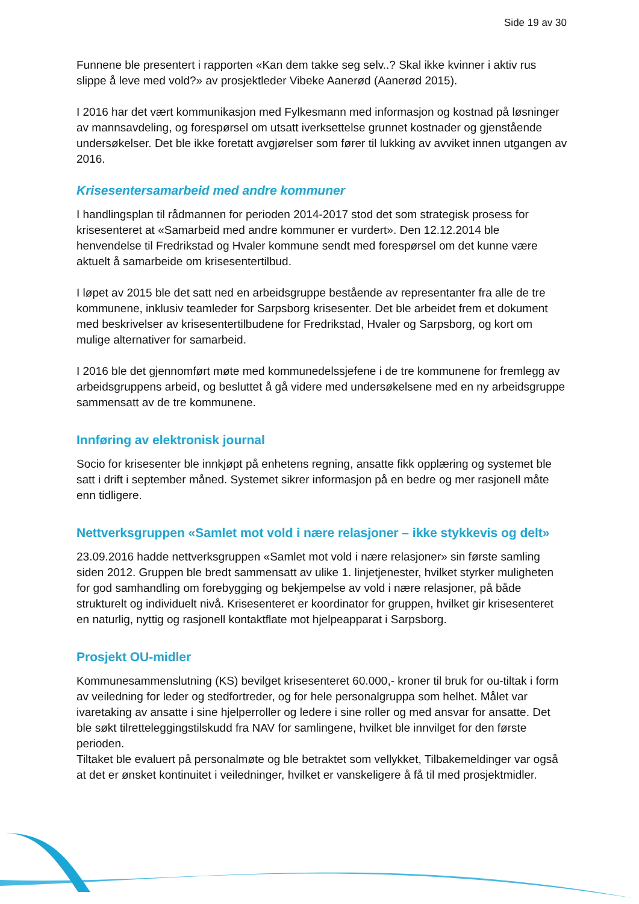Side 19 av 30
Funnene ble presentert i rapporten «Kan dem takke seg selv..? Skal ikke kvinner i aktiv rus slippe å leve med vold?» av prosjektleder Vibeke Aanerød (Aanerød 2015).
I 2016 har det vært kommunikasjon med Fylkesmann med informasjon og kostnad på løsninger av mannsavdeling, og forespørsel om utsatt iverksettelse grunnet kostnader og gjenstående undersøkelser. Det ble ikke foretatt avgjørelser som fører til lukking av avviket innen utgangen av 2016.
Krisesentersamarbeid med andre kommuner
I handlingsplan til rådmannen for perioden 2014-2017 stod det som strategisk prosess for krisesenteret at «Samarbeid med andre kommuner er vurdert». Den 12.12.2014 ble henvendelse til Fredrikstad og Hvaler kommune sendt med forespørsel om det kunne være aktuelt å samarbeide om krisesentertilbud.
I løpet av 2015 ble det satt ned en arbeidsgruppe bestående av representanter fra alle de tre kommunene, inklusiv teamleder for Sarpsborg krisesenter. Det ble arbeidet frem et dokument med beskrivelser av krisesentertilbudene for Fredrikstad, Hvaler og Sarpsborg, og kort om mulige alternativer for samarbeid.
I 2016 ble det gjennomført møte med kommunedelssjefene i de tre kommunene for fremlegg av arbeidsgruppens arbeid, og besluttet å gå videre med undersøkelsene med en ny arbeidsgruppe sammensatt av de tre kommunene.
Innføring av elektronisk journal
Socio for krisesenter ble innkjøpt på enhetens regning, ansatte fikk opplæring og systemet ble satt i drift i september måned. Systemet sikrer informasjon på en bedre og mer rasjonell måte enn tidligere.
Nettverksgruppen «Samlet mot vold i nære relasjoner – ikke stykkevis og delt»
23.09.2016 hadde nettverksgruppen «Samlet mot vold i nære relasjoner» sin første samling siden 2012. Gruppen ble bredt sammensatt av ulike 1. linjetjenester, hvilket styrker muligheten for god samhandling om forebygging og bekjempelse av vold i nære relasjoner, på både strukturelt og individuelt nivå. Krisesenteret er koordinator for gruppen, hvilket gir krisesenteret en naturlig, nyttig og rasjonell kontaktflate mot hjelpeapparat i Sarpsborg.
Prosjekt OU-midler
Kommunesammenslutning (KS) bevilget krisesenteret 60.000,- kroner til bruk for ou-tiltak i form av veiledning for leder og stedfortreder, og for hele personalgruppa som helhet. Målet var ivaretaking av ansatte i sine hjelperroller og ledere i sine roller og med ansvar for ansatte. Det ble søkt tilretteleggingstilskudd fra NAV for samlingene, hvilket ble innvilget for den første perioden.
Tiltaket ble evaluert på personalmøte og ble betraktet som vellykket, Tilbakemeldinger var også at det er ønsket kontinuitet i veiledninger, hvilket er vanskeligere å få til med prosjektmidler.